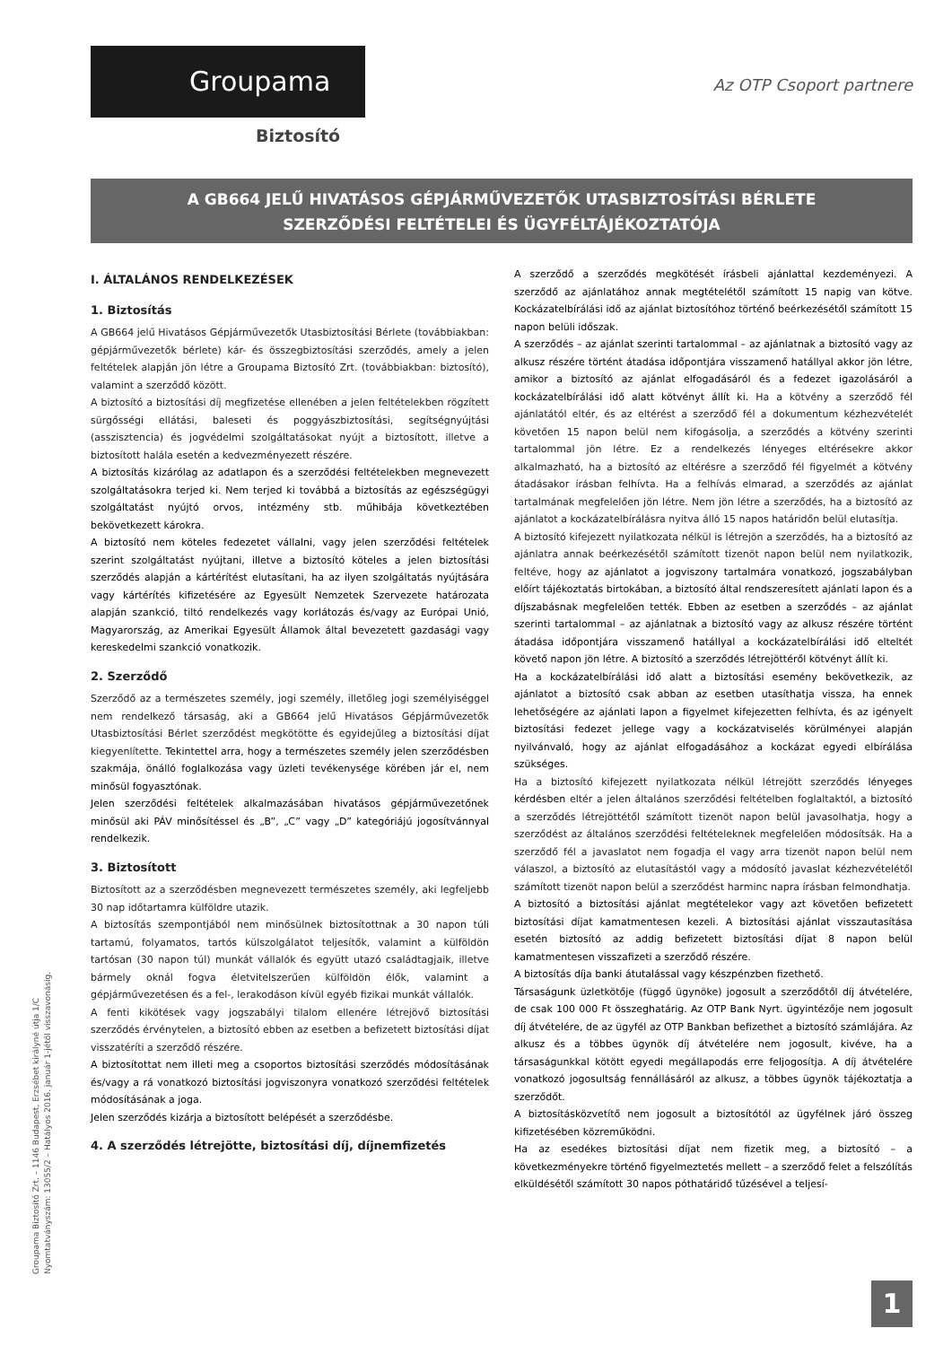Groupama
Biztosító
Az OTP Csoport partnere
A GB664 JELŰ HIVATÁSOS GÉPJÁRMŰVEZETŐK UTASBIZTOSÍTÁSI BÉRLETE
SZERZŐDÉSI FELTÉTELEI ÉS ÜGYFÉLTÁJÉKOZTATÓJA
I. ÁLTALÁNOS RENDELKEZÉSEK
1. Biztosítás
A GB664 jelű Hivatásos Gépjárművezetők Utasbiztosítási Bérlete (továbbiakban: gépjárművezetők bérlete) kár- és összegbiztosítási szerződés, amely a jelen feltételek alapján jön létre a Groupama Biztosító Zrt. (továbbiakban: biztosító), valamint a szerződő között.
A biztosító a biztosítási díj megfizetése ellenében a jelen feltételekben rögzített sürgősségi ellátási, baleseti és poggyászbiztosítási, segítségnyújtási (asszisztencia) és jogvédelmi szolgáltatásokat nyújt a biztosított, illetve a biztosított halála esetén a kedvezményezett részére.
A biztosítás kizárólag az adatlapon és a szerződési feltételekben megnevezett szolgáltatásokra terjed ki. Nem terjed ki továbbá a biztosítás az egészségügyi szolgáltatást nyújtó orvos, intézmény stb. műhibája következtében bekövetkezett károkra.
A biztosító nem köteles fedezetet vállalni, vagy jelen szerződési feltételek szerint szolgáltatást nyújtani, illetve a biztosító köteles a jelen biztosítási szerződés alapján a kártérítést elutasítani, ha az ilyen szolgáltatás nyújtására vagy kártérítés kifizetésére az Egyesült Nemzetek Szervezete határozata alapján szankció, tiltó rendelkezés vagy korlátozás és/vagy az Európai Unió, Magyarország, az Amerikai Egyesült Államok által bevezetett gazdasági vagy kereskedelmi szankció vonatkozik.
2. Szerződő
Szerződő az a természetes személy, jogi személy, illetőleg jogi személyiséggel nem rendelkező társaság, aki a GB664 jelű Hivatásos Gépjárművezetők Utasbiztosítási Bérlet szerződést megkötötte és egyidejűleg a biztosítási díjat kiegyenlítette. Tekintettel arra, hogy a természetes személy jelen szerződésben szakmája, önálló foglalkozása vagy üzleti tevékenysége körében jár el, nem minősül fogyasztónak.
Jelen szerződési feltételek alkalmazásában hivatásos gépjárművezetőnek minősül aki PÁV minősítéssel és „B”, „C” vagy „D” kategóriájú jogosítvánnyal rendelkezik.
3. Biztosított
Biztosított az a szerződésben megnevezett természetes személy, aki legfeljebb 30 nap időtartamra külföldre utazik.
A biztosítás szempontjából nem minősülnek biztosítottnak a 30 napon túli tartamú, folyamatos, tartós külszolgálatot teljesítők, valamint a külföldön tartósan (30 napon túl) munkát vállalók és együtt utazó családtagjaik, illetve bármely oknál fogva életvitelszerűen külföldön élők, valamint a gépjárművezetésen és a fel-, lerakodáson kívül egyéb fizikai munkát vállalók.
A fenti kikötések vagy jogszabályi tilalom ellenére létrejövő biztosítási szerződés érvénytelen, a biztosító ebben az esetben a befizetett biztosítási díjat visszatéríti a szerződő részére.
A biztosítottat nem illeti meg a csoportos biztosítási szerződés módosításának és/vagy a rá vonatkozó biztosítási jogviszonyra vonatkozó szerződési feltételek módosításának a joga.
Jelen szerződés kizárja a biztosított belépését a szerződésbe.
4. A szerződés létrejötte, biztosítási díj, díjnemfizetés
A szerződő a szerződés megkötését írásbeli ajánlattal kezdeményezi. A szerződő az ajánlatához annak megtételétől számított 15 napig van kötve. Kockázatelbírálási idő az ajánlat biztosítóhoz történő beérkezésétől számított 15 napon belüli időszak.
A szerződés – az ajánlat szerinti tartalommal – az ajánlatnak a biztosító vagy az alkusz részére történt átadása időpontjára visszamenő hatállyal akkor jön létre, amikor a biztosító az ajánlat elfogadásáról és a fedezet igazolásáról a kockázatelbírálási idő alatt kötvényt állít ki. Ha a kötvény a szerződő fél ajánlatától eltér, és az eltérést a szerződő fél a dokumentum kézhezvételét követően 15 napon belül nem kifogásolja, a szerződés a kötvény szerinti tartalommal jön létre. Ez a rendelkezés lényeges eltérésekre akkor alkalmazható, ha a biztosító az eltérésre a szerződő fél figyelmét a kötvény átadásakor írásban felhívta. Ha a felhívás elmarad, a szerződés az ajánlat tartalmának megfelelően jön létre. Nem jön létre a szerződés, ha a biztosító az ajánlatot a kockázatelbírálásra nyitva álló 15 napos határidőn belül elutasítja.
A biztosító kifejezett nyilatkozata nélkül is létrejön a szerződés, ha a biztosító az ajánlatra annak beérkezésétől számított tizenöt napon belül nem nyilatkozik, feltéve, hogy az ajánlatot a jogviszony tartalmára vonatkozó, jogszabályban előírt tájékoztatás birtokában, a biztosító által rendszeresített ajánlati lapon és a díjszabásnak megfelelően tették. Ebben az esetben a szerződés – az ajánlat szerinti tartalommal – az ajánlatnak a biztosító vagy az alkusz részére történt átadása időpontjára visszamenő hatállyal a kockázatelbírálási idő elteltét követő napon jön létre. A biztosító a szerződés létrejöttéről kötvényt állít ki.
Ha a kockázatelbírálási idő alatt a biztosítási esemény bekövetkezik, az ajánlatot a biztosító csak abban az esetben utasíthatja vissza, ha ennek lehetőségére az ajánlati lapon a figyelmet kifejezetten felhívta, és az igényelt biztosítási fedezet jellege vagy a kockázatviselés körülményei alapján nyilvánvaló, hogy az ajánlat elfogadásához a kockázat egyedi elbírálása szükséges.
Ha a biztosító kifejezett nyilatkozata nélkül létrejött szerződés lényeges kérdésben eltér a jelen általános szerződési feltételben foglaltaktól, a biztosító a szerződés létrejöttétől számított tizenöt napon belül javasolhatja, hogy a szerződést az általános szerződési feltételeknek megfelelően módosítsák. Ha a szerződő fél a javaslatot nem fogadja el vagy arra tizenöt napon belül nem válaszol, a biztosító az elutasítástól vagy a módosító javaslat kézhezvételétől számított tizenöt napon belül a szerződést harminc napra írásban felmondhatja.
A biztosító a biztosítási ajánlat megtételekor vagy azt követően befizetett biztosítási díjat kamatmentesen kezeli. A biztosítási ajánlat visszautasítása esetén biztosító az addig befizetett biztosítási díjat 8 napon belül kamatmentesen visszafizeti a szerződő részére.
A biztosítás díja banki átutalással vagy készpénzben fizethető.
Társaságunk üzletkötője (függő ügynöke) jogosult a szerződőtől díj átvételére, de csak 100 000 Ft összeghatárig. Az OTP Bank Nyrt. ügyintézője nem jogosult díj átvételére, de az ügyfél az OTP Bankban befizethet a biztosító számlájára. Az alkusz és a többes ügynök díj átvételére nem jogosult, kivéve, ha a társaságunkkal kötött egyedi megállapodás erre feljogosítja. A díj átvételére vonatkozó jogosultság fennállásáról az alkusz, a többes ügynök tájékoztatja a szerződőt.
A biztosításközvetítő nem jogosult a biztosítótól az ügyfélnek járó összeg kifizetésében közreműködni.
Ha az esedékes biztosítási díjat nem fizetik meg, a biztosító – a következményekre történő figyelmeztetés mellett – a szerződő felet a felszólítás elküldésétől számított 30 napos póthatáridő tűzésével a teljesí-
Groupama Biztosító Zrt. – 1146 Budapest, Erzsébet királyné útja 1/C
Nyomtatványszám: 13055/2 – Hatályos 2016. január 1-jétől visszavonásig.
1